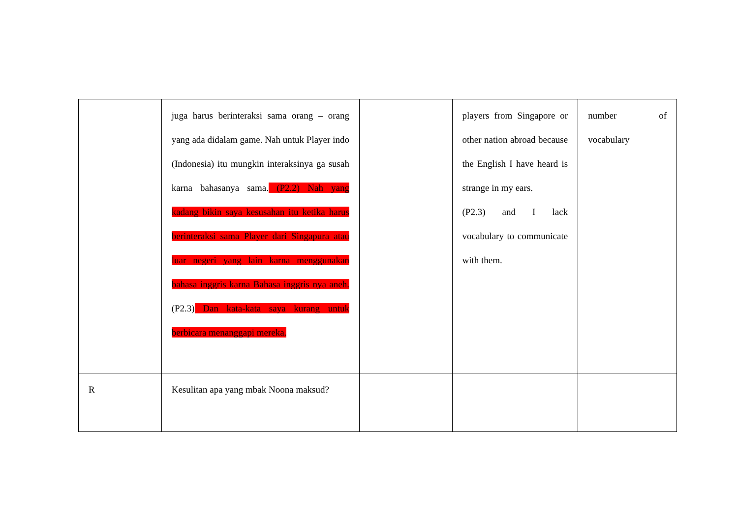| | juga harus berinteraksi sama orang – orang yang ada didalam game. Nah untuk Player indo (Indonesia) itu mungkin interaksinya ga susah karna bahasanya sama. (P2.2) Nah yang kadang bikin saya kesusahan itu ketika harus berinteraksi sama Player dari Singapura atau luar negeri yang lain karna menggunakan bahasa inggris karna Bahasa inggris nya aneh. (P2.3) Dan kata-kata saya kurang untuk berbicara menanggapi mereka. | | players from Singapore or other nation abroad because the English I have heard is strange in my ears. (P2.3) and I lack vocabulary to communicate with them. | number of vocabulary |
| R | Kesulitan apa yang mbak Noona maksud? | | | |